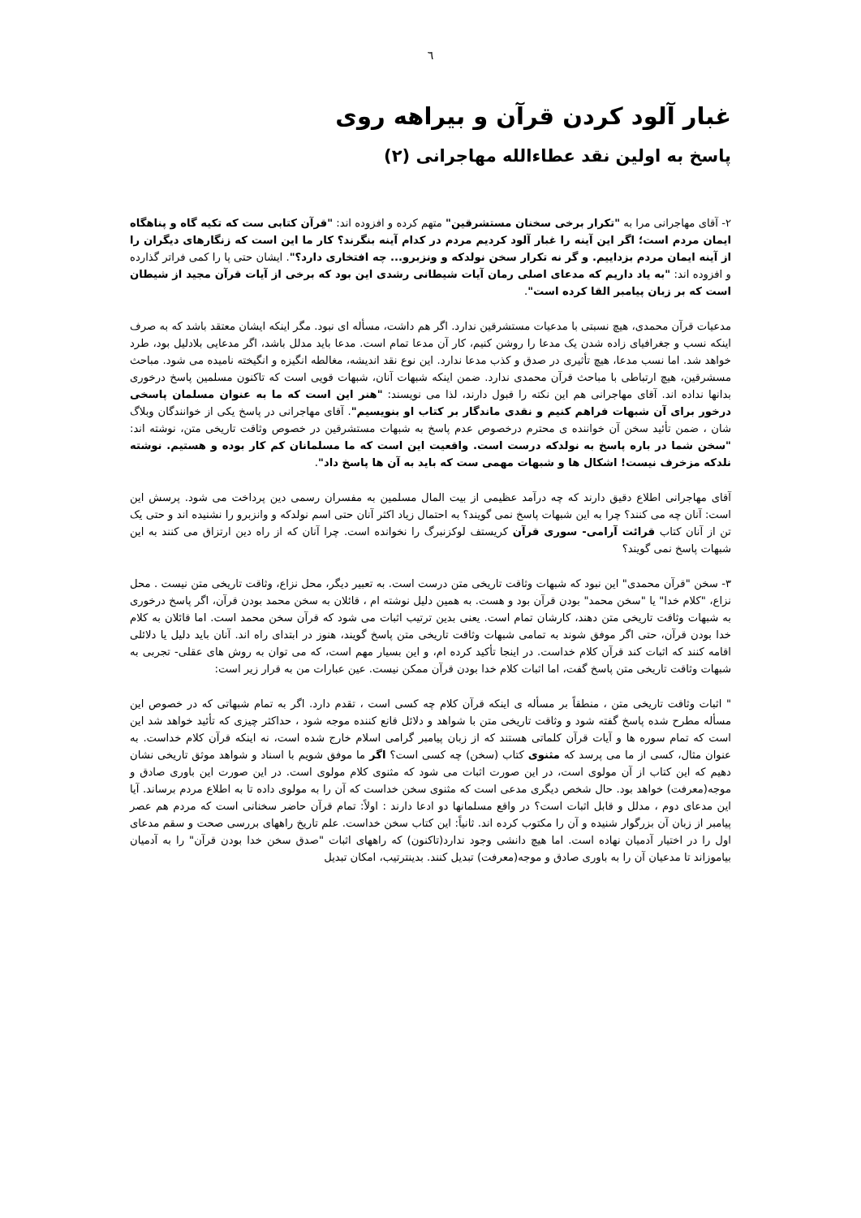٦
غبار آلود کردن قرآن و بیراهه روی
پاسخ به اولین نقد عطاءالله مهاجرانی (۲)
۲- آقای مهاجرانی مرا به "تکرار برخی سخنان مستشرقین" متهم کرده و افزوده اند: "قرآن کتابی ست که تکیه گاه و پناهگاه ایمان مردم است؛ اگر این آینه را غبار آلود کردیم مردم در کدام آینه بنگرند؟ کار ما این است که زنگارهای دیگران را از آینه ایمان مردم بزداییم. و گر نه تکرار سخن نولدکه و ونزبرو... چه افتخاری دارد؟". ایشان حتی پا را کمی فراتر گذارده و افزوده اند: "به یاد داریم که مدعای اصلی رمان آیات شیطانی رشدی این بود که برخی از آیات قرآن مجید از شیطان است که بر زبان پیامبر القا کرده است".
مدعیات قرآن محمدی، هیچ نسبتی با مدعیات مستشرقین ندارد. اگر هم داشت، مسأله ای نبود. مگر اینکه ایشان معتقد باشد که به صرف اینکه نسب و جغرافیای زاده شدن یک مدعا را روشن کنیم، کار آن مدعا تمام است. مدعا باید مدلل باشد، اگر مدعایی بلادلیل بود، طرد خواهد شد. اما نسب مدعا، هیچ تأثیری در صدق و کذب مدعا ندارد. این نوع نقد اندیشه، مغالطه انگیزه و انگیخته نامیده می شود. مباحث مسشرقین، هیچ ارتباطی با مباحث قرآن محمدی ندارد. ضمن اینکه شبهات آنان، شبهات قویی است که تاکنون مسلمین پاسخ درخوری بدانها نداده اند. آقای مهاجرانی هم این نکته را قبول دارند، لذا می نویسند: "هنر این است که ما به عنوان مسلمان پاسخی درخور برای آن شبهات فراهم کنیم و نقدی ماندگار بر کتاب او بنویسیم". آقای مهاجرانی در پاسخ یکی از خوانندگان وبلاگ شان ، ضمن تأئید سخن آن خواننده ی محترم درخصوص عدم پاسخ به شبهات مستشرقین در خصوص وثاقت تاریخی متن، نوشته اند: "سخن شما در باره پاسخ به نولدکه درست است. واقعیت این است که ما مسلمانان کم کار بوده و هستیم. نوشته نلدکه مزخرف نیست! اشکال ها و شبهات مهمی ست که باید به آن ها پاسخ داد".
آقای مهاجرانی اطلاع دقیق دارند که چه درآمد عظیمی از بیت المال مسلمین به مفسران رسمی دین پرداخت می شود. پرسش این است: آنان چه می کنند؟ چرا به این شبهات پاسخ نمی گویند؟ به احتمال زیاد اکثر آنان حتی اسم نولدکه و وانزبرو را نشنیده اند و حتی یک تن از آنان کتاب قرائت آرامی- سوری قرآن کریستف لوکزنبرگ را نخوانده است. چرا آنان که از راه دین ارتزاق می کنند به این شبهات پاسخ نمی گویند؟
۳- سخن "قرآن محمدی" این نبود که شبهات وثاقت تاریخی متن درست است. به تعبیر دیگر، محل نزاع، وثاقت تاریخی متن نیست . محل نزاع، "کلام خدا" یا "سخن محمد" بودن قرآن بود و هست. به همین دلیل نوشته ام ، قائلان به سخن محمد بودن قرآن، اگر پاسخ درخوری به شبهات وثاقت تاریخی متن دهند، کارشان تمام است. یعنی بدین ترتیب اثبات می شود که قرآن سخن محمد است. اما قائلان به کلام خدا بودن قرآن، حتی اگر موفق شوند به تمامی شبهات وثاقت تاریخی متن پاسخ گویند، هنوز در ابتدای راه اند. آنان باید دلیل یا دلائلی اقامه کنند که اثبات کند قرآن کلام خداست. در اینجا تأکید کرده ام، و این بسیار مهم است، که می توان به روش های عقلی- تجربی به شبهات وثاقت تاریخی متن پاسخ گفت، اما اثبات کلام خدا بودن قرآن ممکن نیست. عین عبارات من به قرار زیر است:
" اثبات وثاقت تاریخی متن ، منطقاً بر مسأله ی اینکه قرآن کلام چه کسی است ، تقدم دارد. اگر به تمام شبهاتی که در خصوص این مسأله مطرح شده پاسخ گفته شود و وثاقت تاریخی متن با شواهد و دلائل قانع کننده موجه شود ، حداکثر چیزی که تأئید خواهد شد این است که تمام سوره ها و آیات قرآن کلماتی هستند که از زبان پیامبر گرامی اسلام خارج شده است، نه اینکه قرآن کلام خداست. به عنوان مثال، کسی از ما می پرسد که مثنوی کتاب (سخن) چه کسی است؟ اگر ما موفق شویم با اسناد و شواهد موثق تاریخی نشان دهیم که این کتاب از آن مولوی است، در این صورت اثبات می شود که مثنوی کلام مولوی است. در این صورت این باوری صادق و موجه(معرفت) خواهد بود. حال شخص دیگری مدعی است که مثنوی سخن خداست که آن را به مولوی داده تا به اطلاع مردم برساند. آیا این مدعای دوم ، مدلل و قابل اثبات است؟ در واقع مسلمانها دو ادعا دارند : اولاً: تمام قرآن حاضر سخنانی است که مردم هم عصر پیامبر از زبان آن بزرگوار شنیده و آن را مکتوب کرده اند. ثانیاً: این کتاب سخن خداست. علم تاریخ راههای بررسی صحت و سقم مدعای اول را در اختیار آدمیان نهاده است. اما هیچ دانشی وجود ندارد(تاکنون) که راههای اثبات "صدق سخن خدا بودن قرآن" را به آدمیان بیاموزاند تا مدعیان آن را به باوری صادق و موجه(معرفت) تبدیل کنند. بدینترتیب، امکان تبدیل